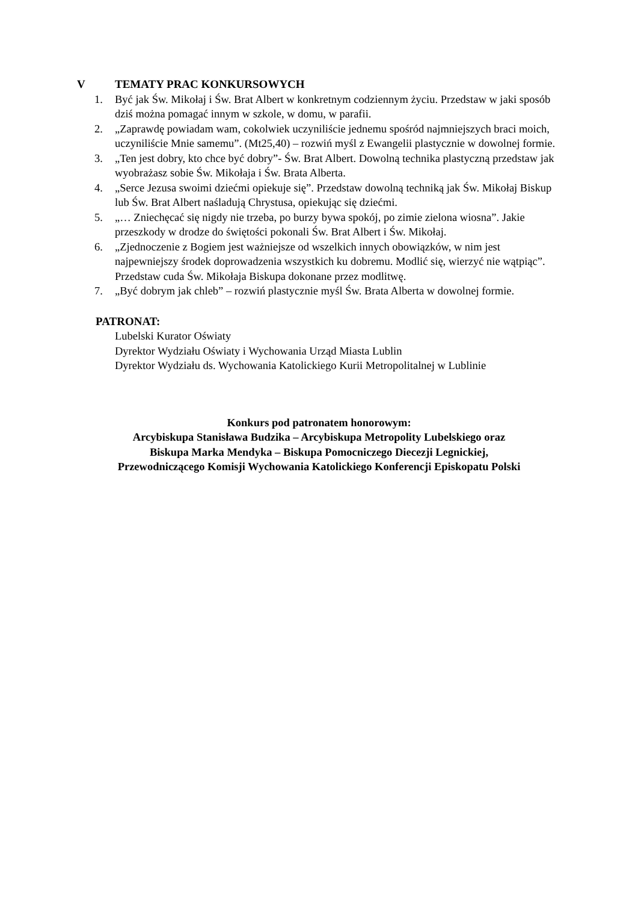V TEMATY PRAC KONKURSOWYCH
1. Być jak Św. Mikołaj i Św. Brat Albert w konkretnym codziennym życiu. Przedstaw w jaki sposób dziś można pomagać innym w szkole, w domu, w parafii.
2. „Zaprawdę powiadam wam, cokolwiek uczyniliście jednemu spośród najmniejszych braci moich, uczyniliście Mnie samemu”. (Mt25,40) – rozwiń myśl z Ewangelii plastycznie w dowolnej formie.
3. „Ten jest dobry, kto chce być dobry”- Św. Brat Albert. Dowolną technika plastyczną przedstaw jak wyobrażasz sobie Św. Mikołaja i Św. Brata Alberta.
4. „Serce Jezusa swoimi dziećmi opiekuje się”. Przedstaw dowolną techniką jak Św. Mikołaj Biskup lub Św. Brat Albert naśladują Chrystusa, opiekując się dziećmi.
5. „… Zniechęcać się nigdy nie trzeba, po burzy bywa spokój, po zimie zielona wiosna”. Jakie przeszkody w drodze do świętości pokonali Św. Brat Albert i Św. Mikołaj.
6. „Zjednoczenie z Bogiem jest ważniejsze od wszelkich innych obowiązków, w nim jest najpewniejszy środek doprowadzenia wszystkich ku dobremu. Modlić się, wierzyć nie wątpiąc”. Przedstaw cuda Św. Mikołaja Biskupa dokonane przez modlitwę.
7. „Być dobrym jak chleb” – rozwiń plastycznie myśl Św. Brata Alberta w dowolnej formie.
PATRONAT:
Lubelski Kurator Oświaty
Dyrektor Wydziału Oświaty i Wychowania Urząd Miasta Lublin
Dyrektor Wydziału ds. Wychowania Katolickiego Kurii Metropolitalnej w Lublinie
Konkurs pod patronatem honorowym:
Arcybiskupa Stanisława Budzika – Arcybiskupa Metropolity Lubelskiego oraz
Biskupa Marka Mendyka – Biskupa Pomocniczego Diecezji Legnickiej,
Przewodniczącego Komisji Wychowania Katolickiego Konferencji Episkopatu Polski